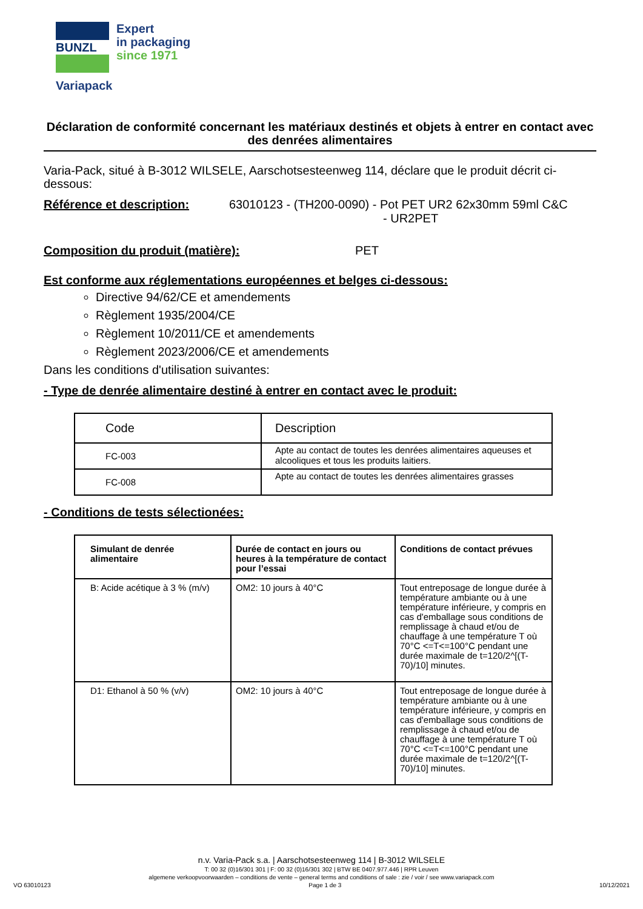BUNZL
Expert
in packaging
since 1971
Variapack
Déclaration de conformité concernant les matériaux destinés et objets à entrer en contact avec des denrées alimentaires
Varia-Pack, situé à B-3012 WILSELE, Aarschotsesteenweg 114, déclare que le produit décrit ci-dessous:
Référence et description: 63010123 - (TH200-0090) - Pot PET UR2 62x30mm 59ml C&C
- UR2PET
Composition du produit (matière): PET
Est conforme aux réglementations européennes et belges ci-dessous:
Directive 94/62/CE et amendements
Règlement 1935/2004/CE
Règlement 10/2011/CE et amendements
Règlement 2023/2006/CE et amendements
Dans les conditions d'utilisation suivantes:
- Type de denrée alimentaire destiné à entrer en contact avec le produit:
| Code | Description |
| FC-003 | Apte au contact de toutes les denrées alimentaires aqueuses et alcooliques et tous les produits laitiers. |
| FC-008 | Apte au contact de toutes les denrées alimentaires grasses |
- Conditions de tests sélectionées:
| Simulant de denrée alimentaire | Durée de contact en jours ou heures à la température de contact pour l’essai | Conditions de contact prévues |
| --- | --- | --- |
| B: Acide acétique à 3 % (m/v) | OM2: 10 jours à 40°C | Tout entreposage de longue durée à température ambiante ou à une température inférieure, y compris en cas d'emballage sous conditions de remplissage à chaud et/ou de chauffage à une température T où 70°C <=T<=100°C pendant une durée maximale de t=120/2^[(T-70)/10] minutes. |
| D1: Ethanol à 50 % (v/v) | OM2: 10 jours à 40°C | Tout entreposage de longue durée à température ambiante ou à une température inférieure, y compris en cas d'emballage sous conditions de remplissage à chaud et/ou de chauffage à une température T où 70°C <=T<=100°C pendant une durée maximale de t=120/2^[(T-70)/10] minutes. |
n.v. Varia-Pack s.a. | Aarschotsesteenweg 114 | B-3012 WILSELE
T: 00 32 (0)16/301 301 | F: 00 32 (0)16/301 302 | BTW BE 0407.977.446 | RPR Leuven
algemene verkoopvoorwaarden – conditions de vente – general terms and conditions of sale : zie / voir / see www.variapack.com
VO 63010123 Page 1 de 3 10/12/2021